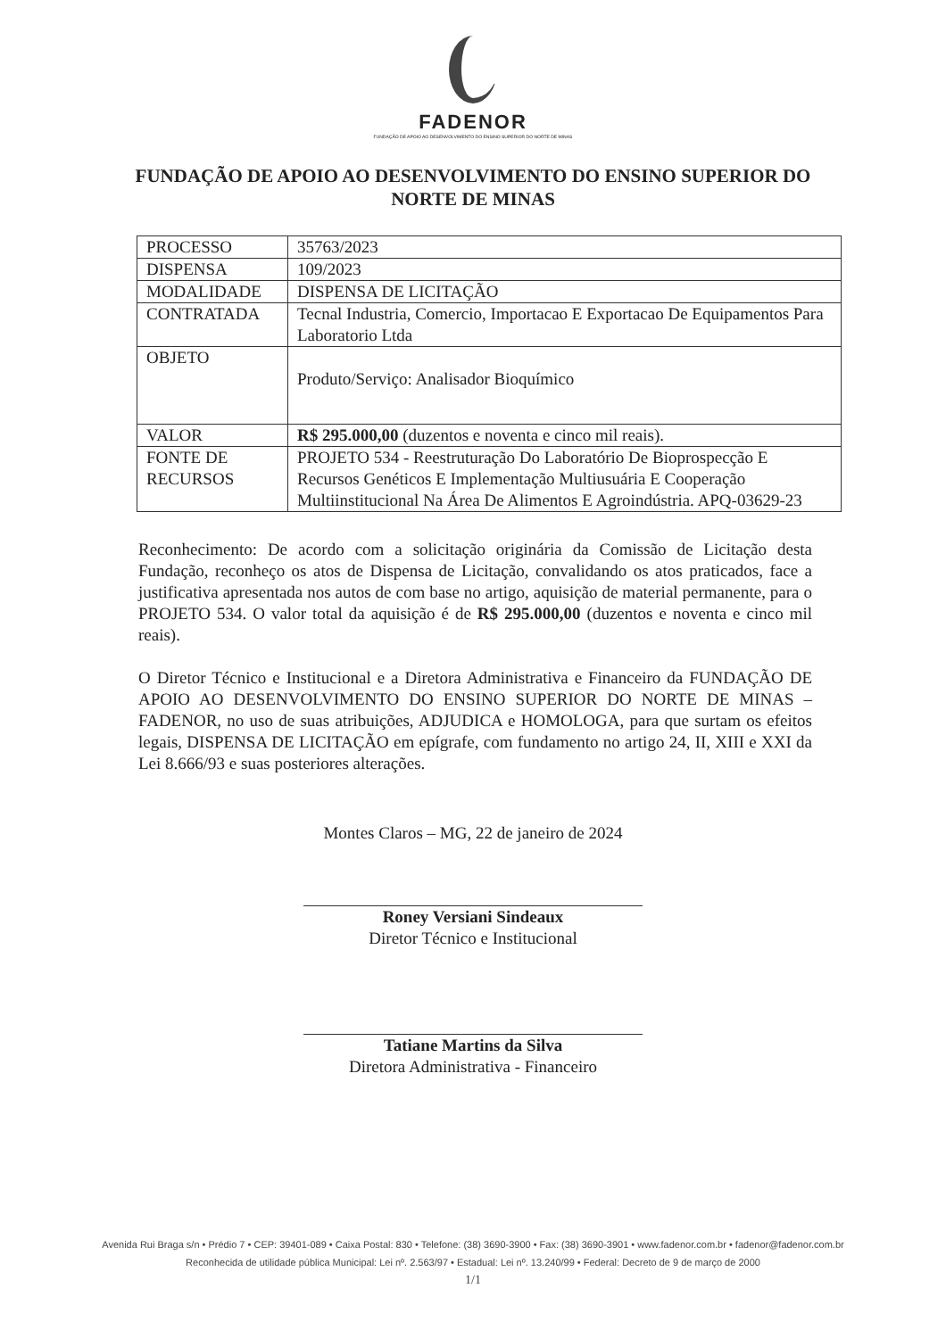FADENOR
FUNDAÇÃO DE APOIO AO DESENVOLVIMENTO DO ENSINO SUPERIOR DO NORTE DE MINAS
FUNDAÇÃO DE APOIO AO DESENVOLVIMENTO DO ENSINO SUPERIOR DO NORTE DE MINAS
| PROCESSO | 35763/2023 |
| DISPENSA | 109/2023 |
| MODALIDADE | DISPENSA DE LICITAÇÃO |
| CONTRATADA | Tecnal Industria, Comercio, Importacao E Exportacao De Equipamentos Para Laboratorio Ltda |
| OBJETO | Produto/Serviço: Analisador Bioquímico |
| VALOR | R$ 295.000,00 (duzentos e noventa e cinco mil reais). |
| FONTE DE RECURSOS | PROJETO 534 - Reestruturação Do Laboratório De Bioprospecção E Recursos Genéticos E Implementação Multiusuária E Cooperação Multiinstitucional Na Área De Alimentos E Agroindústria. APQ-03629-23 |
Reconhecimento: De acordo com a solicitação originária da Comissão de Licitação desta Fundação, reconheço os atos de Dispensa de Licitação, convalidando os atos praticados, face a justificativa apresentada nos autos de com base no artigo, aquisição de material permanente, para o PROJETO 534. O valor total da aquisição é de R$ 295.000,00 (duzentos e noventa e cinco mil reais).
O Diretor Técnico e Institucional e a Diretora Administrativa e Financeiro da FUNDAÇÃO DE APOIO AO DESENVOLVIMENTO DO ENSINO SUPERIOR DO NORTE DE MINAS – FADENOR, no uso de suas atribuições, ADJUDICA e HOMOLOGA, para que surtam os efeitos legais, DISPENSA DE LICITAÇÃO em epígrafe, com fundamento no artigo 24, II, XIII e XXI da Lei 8.666/93 e suas posteriores alterações.
Montes Claros – MG, 22 de janeiro de 2024
Roney Versiani Sindeaux
Diretor Técnico e Institucional
Tatiane Martins da Silva
Diretora Administrativa - Financeiro
Avenida Rui Braga s/n • Prédio 7 • CEP: 39401-089 • Caixa Postal: 830 • Telefone: (38) 3690-3900 • Fax: (38) 3690-3901 • www.fadenor.com.br • fadenor@fadenor.com.br
Reconhecida de utilidade pública Municipal: Lei nº. 2.563/97 • Estadual: Lei nº. 13.240/99 • Federal: Decreto de 9 de março de 2000
1/1